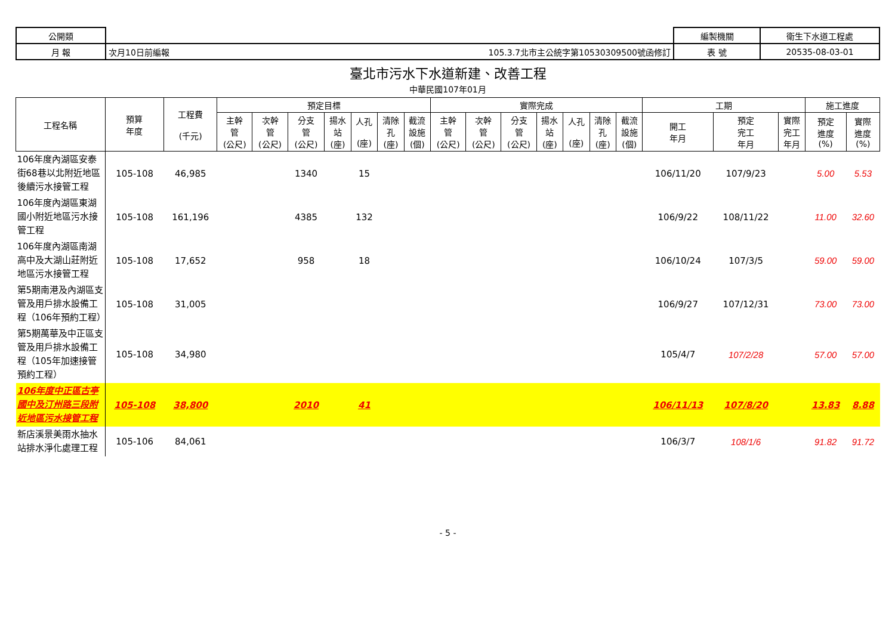| 公開類 | | | 編製機關 | 衛生下水道工程處 |
| 月 報 | 次月10日前編報 | 105.3.7北市主公統字第10530309500號函修訂 | 表 號 | 20535-08-03-01 |
臺北市污水下水道新建、改善工程
中華民國107年01月
| 工程名稱 | 預算 年度 | 工程費 (千元) | 預定目標 | | | | | | | 實際完成 | | | | | | | 工期 | | | 施工進度 | |
| --- | --- | --- | --- | --- | --- | --- | --- | --- | --- | --- | --- | --- | --- | --- | --- | --- | --- | --- | --- | --- | --- |
| | | | 主幹 管 (公尺) | 次幹 管 (公尺) | 分支 管 (公尺) | 揚水 站 (座) | 人孔 (座) | 清除 孔 (座) | 截流 設施 (個) | 主幹 管 (公尺) | 次幹 管 (公尺) | 分支 管 (公尺) | 揚水 站 (座) | 人孔 (座) | 清除 孔 (座) | 截流 設施 (個) | 開工 年月 | 預定 完工 年月 | 實際 完工 年月 | 預定 進度 (%) | 實際 進度 (%) |
| 106年度內湖區安泰街68巷以北附近地區後續污水接管工程 | 105-108 | 46,985 | | | 1340 | | 15 | | | | | | | | | | 106/11/20 | 107/9/23 | | 5.00 | 5.53 |
| 106年度內湖區東湖國小附近地區污水接管工程 | 105-108 | 161,196 | | | 4385 | | 132 | | | | | | | | | | 106/9/22 | 108/11/22 | | 11.00 | 32.60 |
| 106年度內湖區南湖高中及大湖山莊附近地區污水接管工程 | 105-108 | 17,652 | | | 958 | | 18 | | | | | | | | | | 106/10/24 | 107/3/5 | | 59.00 | 59.00 |
| 第5期南港及內湖區支管及用戶排水設備工程（106年預約工程） | 105-108 | 31,005 | | | | | | | | | | | | | | | 106/9/27 | 107/12/31 | | 73.00 | 73.00 |
| 第5期萬華及中正區支管及用戶排水設備工程（105年加速接管預約工程） | 105-108 | 34,980 | | | | | | | | | | | | | | | 105/4/7 | 107/2/28 | | 57.00 | 57.00 |
| 106年度中正區古亭國中及汀州路三段附近地區污水接管工程 | 105-108 | 38,800 | | | 2010 | | 41 | | | | | | | | | | 106/11/13 | 107/8/20 | | 13.83 | 8.88 |
| 新店溪景美雨水抽水站排水淨化處理工程 | 105-106 | 84,061 | | | | | | | | | | | | | | | 106/3/7 | 108/1/6 | | 91.82 | 91.72 |
- 5 -